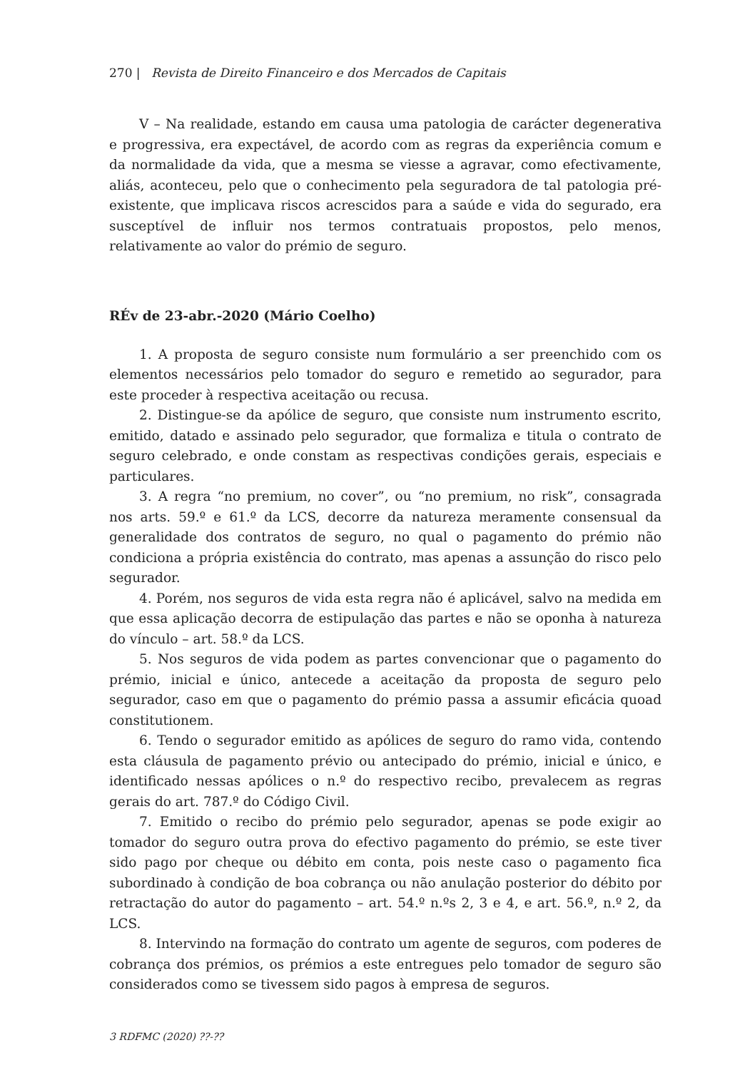270 | Revista de Direito Financeiro e dos Mercados de Capitais
V – Na realidade, estando em causa uma patologia de carácter degenerativa e progressiva, era expectável, de acordo com as regras da experiência comum e da normalidade da vida, que a mesma se viesse a agravar, como efectivamente, aliás, aconteceu, pelo que o conhecimento pela seguradora de tal patologia pré-existente, que implicava riscos acrescidos para a saúde e vida do segurado, era susceptível de influir nos termos contratuais propostos, pelo menos, relativamente ao valor do prémio de seguro.
RÉv de 23-abr.-2020 (Mário Coelho)
1. A proposta de seguro consiste num formulário a ser preenchido com os elementos necessários pelo tomador do seguro e remetido ao segurador, para este proceder à respectiva aceitação ou recusa.
2. Distingue-se da apólice de seguro, que consiste num instrumento escrito, emitido, datado e assinado pelo segurador, que formaliza e titula o contrato de seguro celebrado, e onde constam as respectivas condições gerais, especiais e particulares.
3. A regra “no premium, no cover”, ou “no premium, no risk”, consagrada nos arts. 59.º e 61.º da LCS, decorre da natureza meramente consensual da generalidade dos contratos de seguro, no qual o pagamento do prémio não condiciona a própria existência do contrato, mas apenas a assunção do risco pelo segurador.
4. Porém, nos seguros de vida esta regra não é aplicável, salvo na medida em que essa aplicação decorra de estipulação das partes e não se oponha à natureza do vínculo – art. 58.º da LCS.
5. Nos seguros de vida podem as partes convencionar que o pagamento do prémio, inicial e único, antecede a aceitação da proposta de seguro pelo segurador, caso em que o pagamento do prémio passa a assumir eficácia quoad constitutionem.
6. Tendo o segurador emitido as apólices de seguro do ramo vida, contendo esta cláusula de pagamento prévio ou antecipado do prémio, inicial e único, e identificado nessas apólices o n.º do respectivo recibo, prevalecem as regras gerais do art. 787.º do Código Civil.
7. Emitido o recibo do prémio pelo segurador, apenas se pode exigir ao tomador do seguro outra prova do efectivo pagamento do prémio, se este tiver sido pago por cheque ou débito em conta, pois neste caso o pagamento fica subordinado à condição de boa cobrança ou não anulação posterior do débito por retractação do autor do pagamento – art. 54.º n.ºs 2, 3 e 4, e art. 56.º, n.º 2, da LCS.
8. Intervindo na formação do contrato um agente de seguros, com poderes de cobrança dos prémios, os prémios a este entregues pelo tomador de seguro são considerados como se tivessem sido pagos à empresa de seguros.
3 RDFMC (2020) ??-??